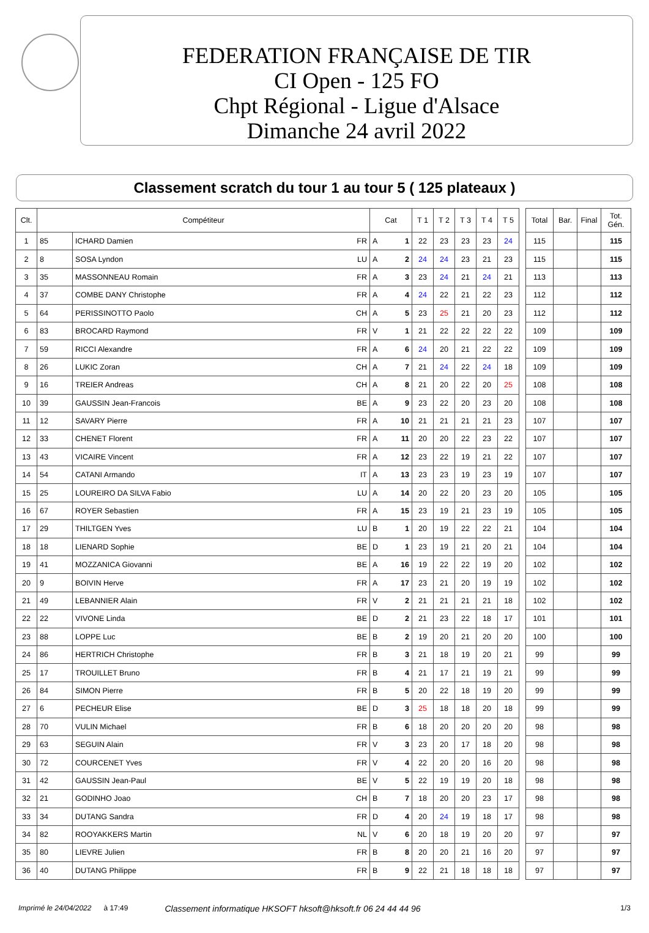FEDERATION FRANÇAISE DE TIR
CI Open - 125 FO
Chpt Régional - Ligue d'Alsace
Dimanche 24 avril 2022
Classement scratch du tour 1 au tour 5 ( 125 plateaux )
| Clt. | Compétiteur | | | Cat | | T 1 | T 2 | T 3 | T 4 | T 5 | | Total | Bar. | Final | Tot. Gén. |
| 1 | 85 | ICHARD Damien | FR | A | 1 | 22 | 23 | 23 | 23 | 24 | | 115 | | | 115 |
| 2 | 8 | SOSA Lyndon | LU | A | 2 | 24 | 24 | 23 | 21 | 23 | | 115 | | | 115 |
| 3 | 35 | MASSONNEAU Romain | FR | A | 3 | 23 | 24 | 21 | 24 | 21 | | 113 | | | 113 |
| 4 | 37 | COMBE DANY Christophe | FR | A | 4 | 24 | 22 | 21 | 22 | 23 | | 112 | | | 112 |
| 5 | 64 | PERISSINOTTO Paolo | CH | A | 5 | 23 | 25 | 21 | 20 | 23 | | 112 | | | 112 |
| 6 | 83 | BROCARD Raymond | FR | V | 1 | 21 | 22 | 22 | 22 | 22 | | 109 | | | 109 |
| 7 | 59 | RICCI Alexandre | FR | A | 6 | 24 | 20 | 21 | 22 | 22 | | 109 | | | 109 |
| 8 | 26 | LUKIC Zoran | CH | A | 7 | 21 | 24 | 22 | 24 | 18 | | 109 | | | 109 |
| 9 | 16 | TREIER Andreas | CH | A | 8 | 21 | 20 | 22 | 20 | 25 | | 108 | | | 108 |
| 10 | 39 | GAUSSIN Jean-Francois | BE | A | 9 | 23 | 22 | 20 | 23 | 20 | | 108 | | | 108 |
| 11 | 12 | SAVARY Pierre | FR | A | 10 | 21 | 21 | 21 | 21 | 23 | | 107 | | | 107 |
| 12 | 33 | CHENET Florent | FR | A | 11 | 20 | 20 | 22 | 23 | 22 | | 107 | | | 107 |
| 13 | 43 | VICAIRE Vincent | FR | A | 12 | 23 | 22 | 19 | 21 | 22 | | 107 | | | 107 |
| 14 | 54 | CATANI Armando | IT | A | 13 | 23 | 23 | 19 | 23 | 19 | | 107 | | | 107 |
| 15 | 25 | LOUREIRO DA SILVA Fabio | LU | A | 14 | 20 | 22 | 20 | 23 | 20 | | 105 | | | 105 |
| 16 | 67 | ROYER Sebastien | FR | A | 15 | 23 | 19 | 21 | 23 | 19 | | 105 | | | 105 |
| 17 | 29 | THILTGEN Yves | LU | B | 1 | 20 | 19 | 22 | 22 | 21 | | 104 | | | 104 |
| 18 | 18 | LIENARD Sophie | BE | D | 1 | 23 | 19 | 21 | 20 | 21 | | 104 | | | 104 |
| 19 | 41 | MOZZANICA Giovanni | BE | A | 16 | 19 | 22 | 22 | 19 | 20 | | 102 | | | 102 |
| 20 | 9 | BOIVIN Herve | FR | A | 17 | 23 | 21 | 20 | 19 | 19 | | 102 | | | 102 |
| 21 | 49 | LEBANNIER Alain | FR | V | 2 | 21 | 21 | 21 | 21 | 18 | | 102 | | | 102 |
| 22 | 22 | VIVONE Linda | BE | D | 2 | 21 | 23 | 22 | 18 | 17 | | 101 | | | 101 |
| 23 | 88 | LOPPE Luc | BE | B | 2 | 19 | 20 | 21 | 20 | 20 | | 100 | | | 100 |
| 24 | 86 | HERTRICH Christophe | FR | B | 3 | 21 | 18 | 19 | 20 | 21 | | 99 | | | 99 |
| 25 | 17 | TROUILLET Bruno | FR | B | 4 | 21 | 17 | 21 | 19 | 21 | | 99 | | | 99 |
| 26 | 84 | SIMON Pierre | FR | B | 5 | 20 | 22 | 18 | 19 | 20 | | 99 | | | 99 |
| 27 | 6 | PECHEUR Elise | BE | D | 3 | 25 | 18 | 18 | 20 | 18 | | 99 | | | 99 |
| 28 | 70 | VULIN Michael | FR | B | 6 | 18 | 20 | 20 | 20 | 20 | | 98 | | | 98 |
| 29 | 63 | SEGUIN Alain | FR | V | 3 | 23 | 20 | 17 | 18 | 20 | | 98 | | | 98 |
| 30 | 72 | COURCENET Yves | FR | V | 4 | 22 | 20 | 20 | 16 | 20 | | 98 | | | 98 |
| 31 | 42 | GAUSSIN Jean-Paul | BE | V | 5 | 22 | 19 | 19 | 20 | 18 | | 98 | | | 98 |
| 32 | 21 | GODINHO Joao | CH | B | 7 | 18 | 20 | 20 | 23 | 17 | | 98 | | | 98 |
| 33 | 34 | DUTANG Sandra | FR | D | 4 | 20 | 24 | 19 | 18 | 17 | | 98 | | | 98 |
| 34 | 82 | ROOYAKKERS Martin | NL | V | 6 | 20 | 18 | 19 | 20 | 20 | | 97 | | | 97 |
| 35 | 80 | LIEVRE Julien | FR | B | 8 | 20 | 20 | 21 | 16 | 20 | | 97 | | | 97 |
| 36 | 40 | DUTANG Philippe | FR | B | 9 | 22 | 21 | 18 | 18 | 18 | | 97 | | | 97 |
Imprimé le 24/04/2022 à 17:49 Classement informatique HKSOFT hksoft@hksoft.fr 06 24 44 44 96 1/3